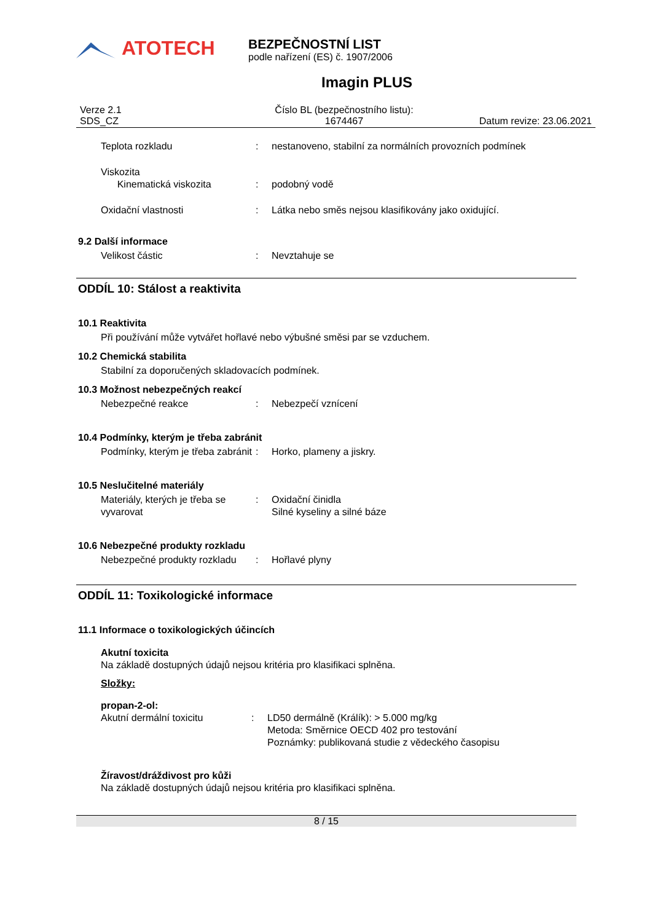ATOTECH
BEZPEČNOSTNÍ LIST
podle nařízení (ES) č. 1907/2006
Imagin PLUS
Verze 2.1
SDS_CZ
Číslo BL (bezpečnostního listu):
1674467
Datum revize: 23.06.2021
Teplota rozkladu : nestanoveno, stabilní za normálních provozních podmínek
Viskozita
Kinematická viskozita
:
podobný vodě
Oxidační vlastnosti : Látka nebo směs nejsou klasifikovány jako oxidující.
9.2 Další informace
Velikost částic : Nevztahuje se
ODDÍL 10: Stálost a reaktivita
10.1 Reaktivita
Při používání může vytvářet hořlavé nebo výbušné směsi par se vzduchem.
10.2 Chemická stabilita
Stabilní za doporučených skladovacích podmínek.
10.3 Možnost nebezpečných reakcí
Nebezpečné reakce : Nebezpečí vznícení
10.4 Podmínky, kterým je třeba zabránit
Podmínky, kterým je třeba zabránit
: Horko, plameny a jiskry.
10.5 Neslučitelné materiály
Materiály, kterých je třeba se vyvarovat
: Oxidační činidla
Silné kyseliny a silné báze
10.6 Nebezpečné produkty rozkladu
Nebezpečné produkty rozkladu
: Hořlavé plyny
ODDÍL 11: Toxikologické informace
11.1 Informace o toxikologických účincích
Akutní toxicita
Na základě dostupných údajů nejsou kritéria pro klasifikaci splněna.
Složky:
propan-2-ol:
Akutní dermální toxicitu : LD50 dermálně (Králík): > 5.000 mg/kg
Metoda: Směrnice OECD 402 pro testování
Poznámky: publikovaná studie z vědeckého časopisu
Žíravost/dráždivost pro kůži
Na základě dostupných údajů nejsou kritéria pro klasifikaci splněna.
8 / 15